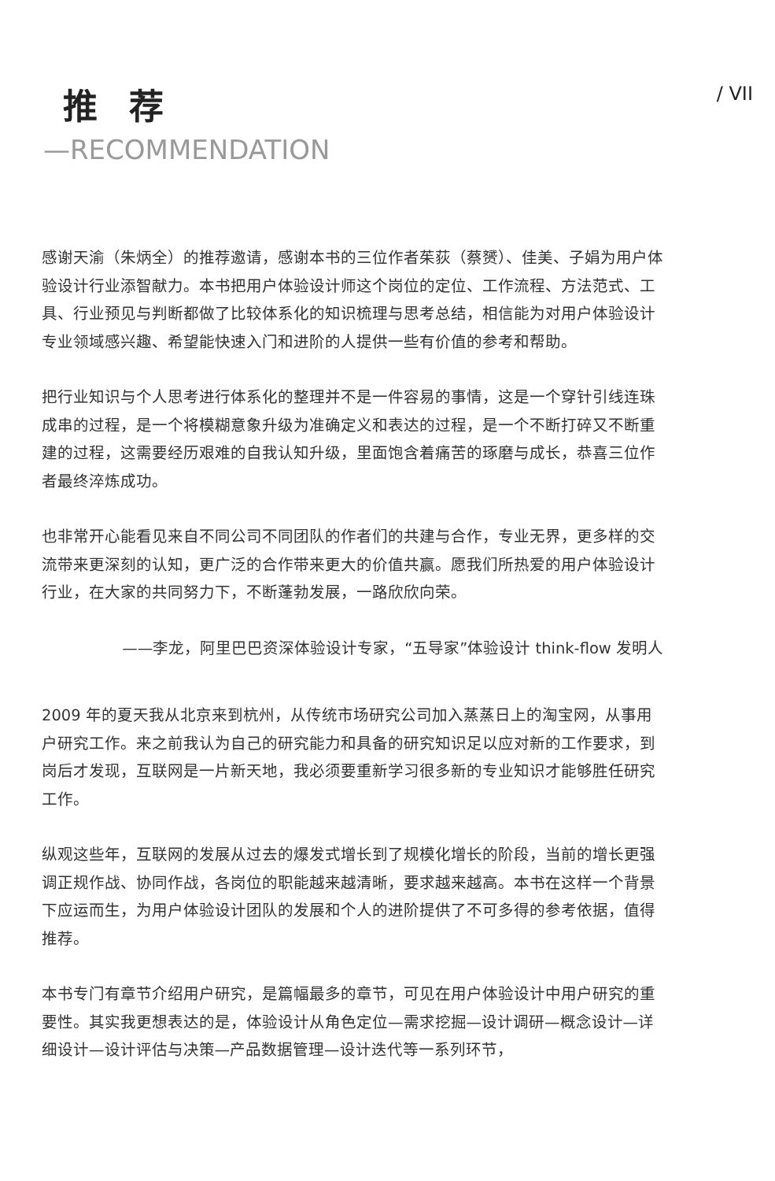/ VII 推荐
—RECOMMENDATION
感谢天渝（朱炳全）的推荐邀请，感谢本书的三位作者茱荻（蔡赟）、佳美、子娟为用户体验设计行业添智献力。本书把用户体验设计师这个岗位的定位、工作流程、方法范式、工具、行业预见与判断都做了比较体系化的知识梳理与思考总结，相信能为对用户体验设计专业领域感兴趣、希望能快速入门和进阶的人提供一些有价值的参考和帮助。
把行业知识与个人思考进行体系化的整理并不是一件容易的事情，这是一个穿针引线连珠成串的过程，是一个将模糊意象升级为准确定义和表达的过程，是一个不断打碎又不断重建的过程，这需要经历艰难的自我认知升级，里面饱含着痛苦的琢磨与成长，恭喜三位作者最终淬炼成功。
也非常开心能看见来自不同公司不同团队的作者们的共建与合作，专业无界，更多样的交流带来更深刻的认知，更广泛的合作带来更大的价值共赢。愿我们所热爱的用户体验设计行业，在大家的共同努力下，不断蓬勃发展，一路欣欣向荣。
——李龙，阿里巴巴资深体验设计专家，“五导家”体验设计 think-flow 发明人
2009 年的夏天我从北京来到杭州，从传统市场研究公司加入蒸蒸日上的淘宝网，从事用户研究工作。来之前我认为自己的研究能力和具备的研究知识足以应对新的工作要求，到岗后才发现，互联网是一片新天地，我必须要重新学习很多新的专业知识才能够胜任研究工作。
纵观这些年，互联网的发展从过去的爆发式增长到了规模化增长的阶段，当前的增长更强调正规作战、协同作战，各岗位的职能越来越清晰，要求越来越高。本书在这样一个背景下应运而生，为用户体验设计团队的发展和个人的进阶提供了不可多得的参考依据，值得推荐。
本书专门有章节介绍用户研究，是篇幅最多的章节，可见在用户体验设计中用户研究的重要性。其实我更想表达的是，体验设计从角色定位—需求挖掘—设计调研—概念设计—详细设计—设计评估与决策—产品数据管理—设计迭代等一系列环节，